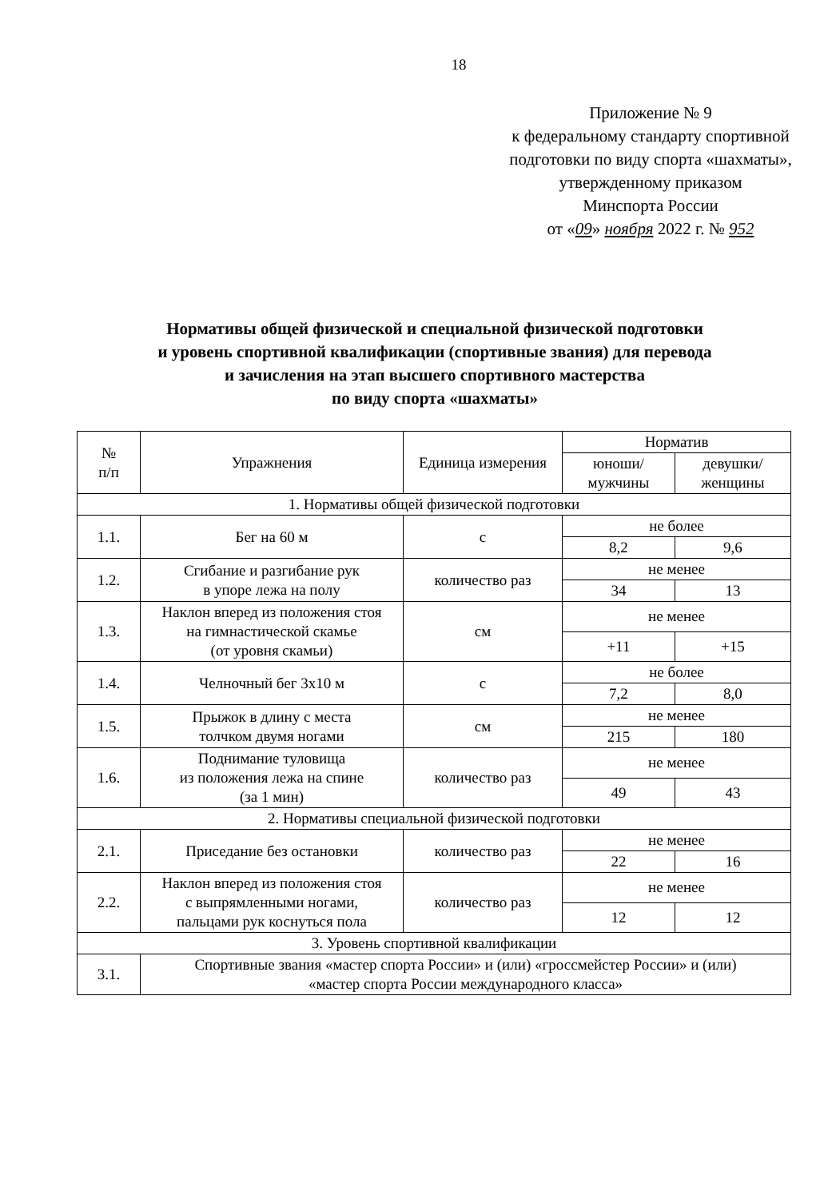18
Приложение № 9
к федеральному стандарту спортивной
подготовки по виду спорта «шахматы»,
утвержденному приказом
Минспорта России
от «09» ноября 2022 г. № 952
Нормативы общей физической и специальной физической подготовки
и уровень спортивной квалификации (спортивные звания) для перевода
и зачисления на этап высшего спортивного мастерства
по виду спорта «шахматы»
| № п/п | Упражнения | Единица измерения | Норматив | |
| --- | --- | --- | --- | --- |
| | | | юноши/ мужчины | девушки/ женщины |
| 1. Нормативы общей физической подготовки | | | | |
| 1.1. | Бег на 60 м | с | не более | |
| | | | 8,2 | 9,6 |
| 1.2. | Сгибание и разгибание рук в упоре лежа на полу | количество раз | не менее | |
| | | | 34 | 13 |
| 1.3. | Наклон вперед из положения стоя на гимнастической скамье (от уровня скамьи) | см | не менее | |
| | | | +11 | +15 |
| 1.4. | Челночный бег 3х10 м | с | не более | |
| | | | 7,2 | 8,0 |
| 1.5. | Прыжок в длину с места толчком двумя ногами | см | не менее | |
| | | | 215 | 180 |
| 1.6. | Поднимание туловища из положения лежа на спине (за 1 мин) | количество раз | не менее | |
| | | | 49 | 43 |
| 2. Нормативы специальной физической подготовки | | | | |
| 2.1. | Приседание без остановки | количество раз | не менее | |
| | | | 22 | 16 |
| 2.2. | Наклон вперед из положения стоя с выпрямленными ногами, пальцами рук коснуться пола | количество раз | не менее | |
| | | | 12 | 12 |
| 3. Уровень спортивной квалификации | | | | |
| 3.1. | Спортивные звания «мастер спорта России» и (или) «гроссмейстер России» и (или) «мастер спорта России международного класса» | | | |